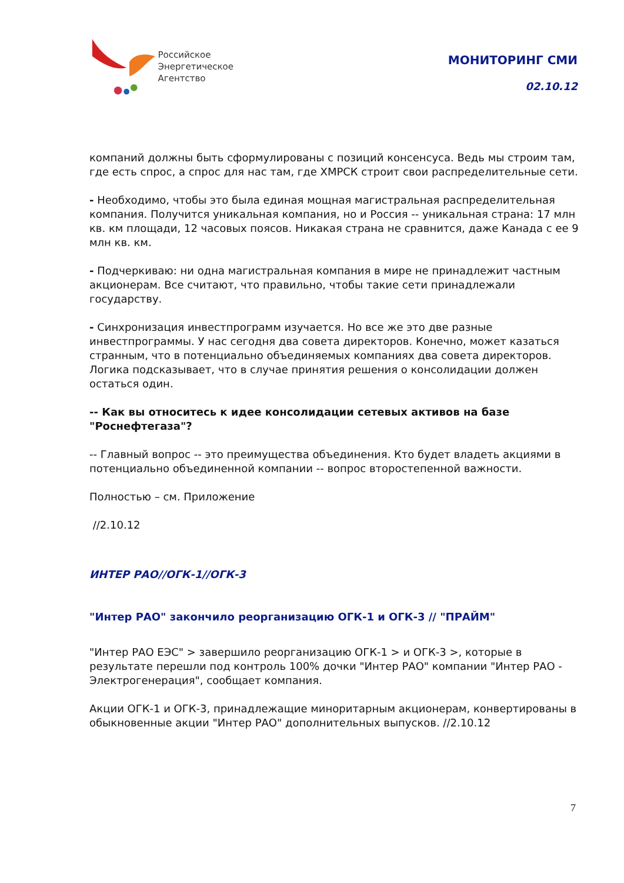Российское
Энергетическое
Агентство
МОНИТОРИНГ СМИ
02.10.12
компаний должны быть сформулированы с позиций консенсуса. Ведь мы строим там, где есть спрос, а спрос для нас там, где ХМРСК строит свои распределительные сети.
- Необходимо, чтобы это была единая мощная магистральная распределительная компания. Получится уникальная компания, но и Россия -- уникальная страна: 17 млн кв. км площади, 12 часовых поясов. Никакая страна не сравнится, даже Канада с ее 9 млн кв. км.
- Подчеркиваю: ни одна магистральная компания в мире не принадлежит частным акционерам. Все считают, что правильно, чтобы такие сети принадлежали государству.
- Синхронизация инвестпрограмм изучается. Но все же это две разные инвестпрограммы. У нас сегодня два совета директоров. Конечно, может казаться странным, что в потенциально объединяемых компаниях два совета директоров. Логика подсказывает, что в случае принятия решения о консолидации должен остаться один.
-- Как вы относитесь к идее консолидации сетевых активов на базе "Роснефтегаза"?
-- Главный вопрос -- это преимущества объединения. Кто будет владеть акциями в потенциально объединенной компании -- вопрос второстепенной важности.
Полностью – см. Приложение
//2.10.12
ИНТЕР РАО//ОГК-1//ОГК-3
"Интер РАО" закончило реорганизацию ОГК-1 и ОГК-3 // "ПРАЙМ"
"Интер РАО ЕЭС" > завершило реорганизацию ОГК-1 > и ОГК-3 >, которые в результате перешли под контроль 100% дочки "Интер РАО" компании "Интер РАО - Электрогенерация", сообщает компания.
Акции ОГК-1 и ОГК-3, принадлежащие миноритарным акционерам, конвертированы в обыкновенные акции "Интер РАО" дополнительных выпусков. //2.10.12
7